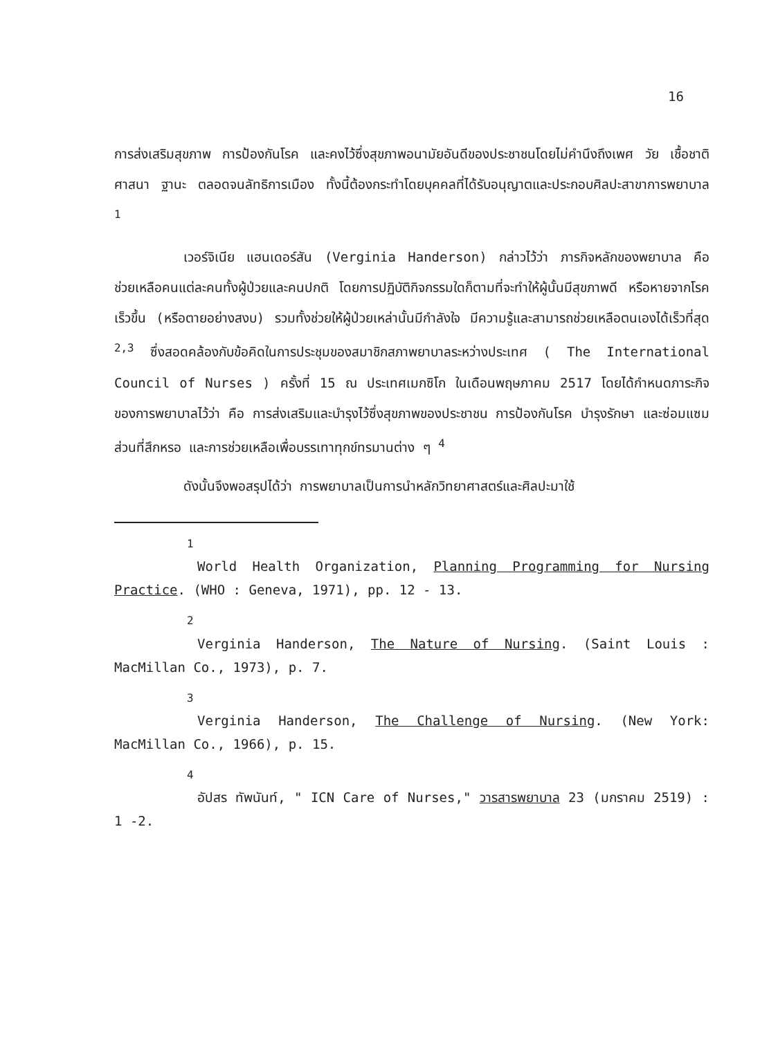16
การส่งเสริมสุขภาพ การป้องกันโรค และคงไว้ซึ่งสุขภาพอนามัยอันดีของประชาชนโดยไม่คำนึงถึงเพศ วัย เชื้อชาติ ศาสนา ฐานะ ตลอดจนลัทธิการเมือง ทั้งนี้ต้องกระทำโดยบุคคลที่ได้รับอนุญาตและประกอบศิลปะสาขาการพยาบาล <sup>1</sup>
เวอร์จิเนีย แฮนเดอร์สัน (Verginia Handerson) กล่าวไว้ว่า ภารกิจหลักของพยาบาล คือ ช่วยเหลือคนแต่ละคนทั้งผู้ป่วยและคนปกติ โดยการปฏิบัติกิจกรรมใดก็ตามที่จะทำให้ผู้นั้นมีสุขภาพดี หรือหายจากโรคเร็วขึ้น (หรือตายอย่างสงบ) รวมทั้งช่วยให้ผู้ป่วยเหล่านั้นมีกำลังใจ มีความรู้และสามารถช่วยเหลือตนเองได้เร็วที่สุด <sup>2,3</sup> ซึ่งสอดคล้องกับข้อคิดในการประชุมของสมาชิกสภาพยาบาลระหว่างประเทศ ( The International Council of Nurses ) ครั้งที่ 15 ณ ประเทศเมกซิโก ในเดือนพฤษภาคม 2517 โดยได้กำหนดภาระกิจของการพยาบาลไว้ว่า คือ การส่งเสริมและบำรุงไว้ซึ่งสุขภาพของประชาชน การป้องกันโรค บำรุงรักษา และซ่อมแซมส่วนที่สึกหรอ และการช่วยเหลือเพื่อบรรเทาทุกข์ทรมานต่าง ๆ <sup>4</sup>
ดังนั้นจึงพอสรุปได้ว่า การพยาบาลเป็นการนำหลักวิทยาศาสตร์และศิลปะมาใช้
<sup>1</sup>
World Health Organization, Planning Programming for Nursing Practice. (WHO : Geneva, 1971), pp. 12 - 13.
<sup>2</sup>
Verginia Handerson, The Nature of Nursing. (Saint Louis : MacMillan Co., 1973), p. 7.
<sup>3</sup>
Verginia Handerson, The Challenge of Nursing. (New York: MacMillan Co., 1966), p. 15.
<sup>4</sup>
อัปสร ทัพนันท์, " ICN Care of Nurses," วารสารพยาบาล 23 (มกราคม 2519) : 1 -2.